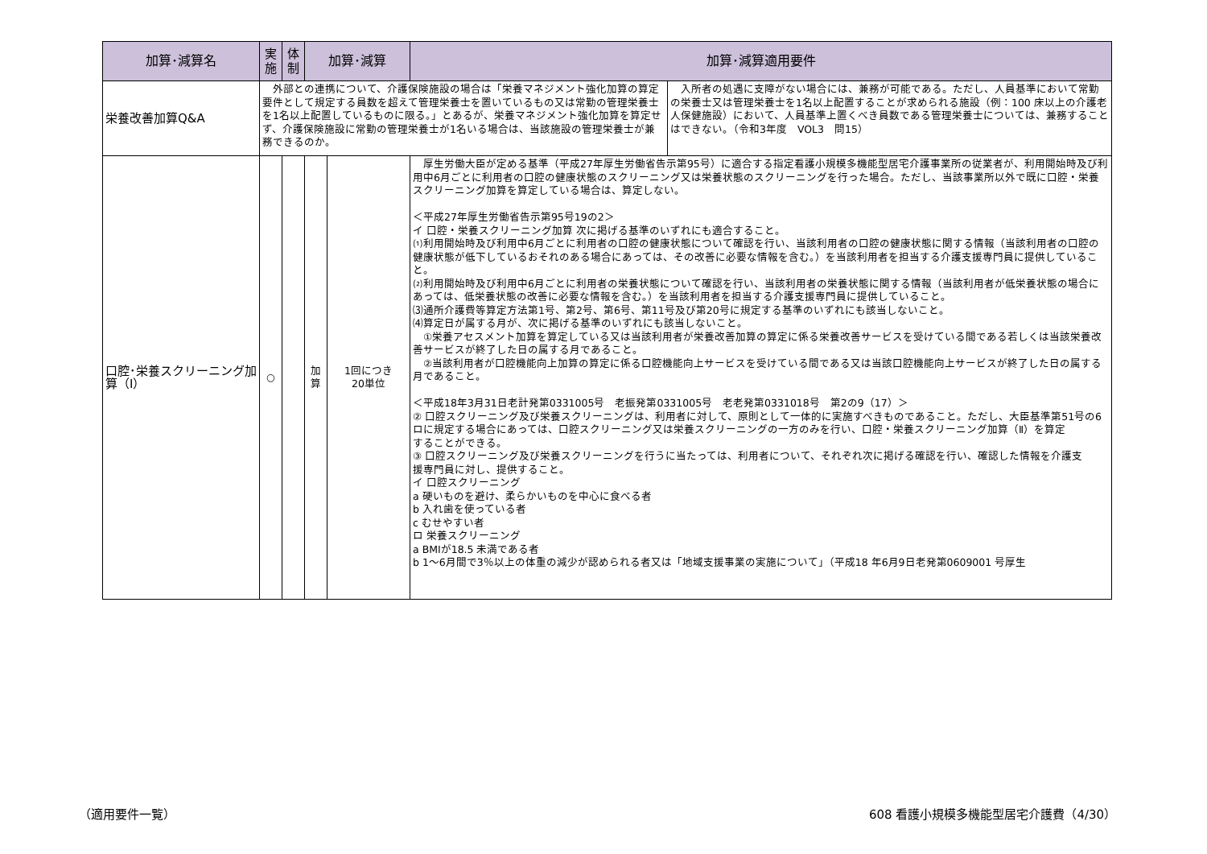| 加算･減算名 | 実 施 | 体 制 | 加算･減算 | | 加算･減算適用要件 | |
| --- | --- | --- | --- | --- | --- | --- |
| 栄養改善加算Q&A | 外部との連携について、介護保険施設の場合は「栄養マネジメント強化加算の算定要件として規定する員数を超えて管理栄養士を置いているもの又は常勤の管理栄養士を1名以上配置しているものに限る。」とあるが、栄養マネジメント強化加算を算定せず、介護保険施設に常勤の管理栄養士が1名いる場合は、当該施設の管理栄養士が兼務できるのか。 | | | | | 入所者の処遇に支障がない場合には、兼務が可能である。ただし、人員基準において常勤の栄養士又は管理栄養士を1名以上配置することが求められる施設（例：100 床以上の介護老人保健施設）において、人員基準上置くべき員数である管理栄養士については、兼務することはできない。（令和3年度 VOL3 問15） |
| 口腔･栄養スクリーニング加算（Ⅰ） | ○ | | 加 算 | 1回につき 20単位 | 厚生労働大臣が定める基準（平成27年厚生労働省告示第95号）に適合する指定看護小規模多機能型居宅介護事業所の従業者が、利用開始時及び利用中6月ごとに利用者の口腔の健康状態のスクリーニング又は栄養状態のスクリーニングを行った場合。ただし、当該事業所以外で既に口腔・栄養スクリーニング加算を算定している場合は、算定しない。 ＜平成27年厚生労働省告示第95号19の2＞ イ 口腔・栄養スクリーニング加算 次に掲げる基準のいずれにも適合すること。 ⑴利用開始時及び利用中6月ごとに利用者の口腔の健康状態について確認を行い、当該利用者の口腔の健康状態に関する情報（当該利用者の口腔の健康状態が低下しているおそれのある場合にあっては、その改善に必要な情報を含む。）を当該利用者を担当する介護支援専門員に提供していること。 ⑵利用開始時及び利用中6月ごとに利用者の栄養状態について確認を行い、当該利用者の栄養状態に関する情報（当該利用者が低栄養状態の場合にあっては、低栄養状態の改善に必要な情報を含む。）を当該利用者を担当する介護支援専門員に提供していること。 ⑶通所介護費等算定方法第1号、第2号、第6号、第11号及び第20号に規定する基準のいずれにも該当しないこと。 ⑷算定日が属する月が、次に掲げる基準のいずれにも該当しないこと。 ①栄養アセスメント加算を算定している又は当該利用者が栄養改善加算の算定に係る栄養改善サービスを受けている間である若しくは当該栄養改善サービスが終了した日の属する月であること。 ②当該利用者が口腔機能向上加算の算定に係る口腔機能向上サービスを受けている間である又は当該口腔機能向上サービスが終了した日の属する月であること。 ＜平成18年3月31日老計発第0331005号 老振発第0331005号 老老発第0331018号 第2の9（17）＞ ② 口腔スクリーニング及び栄養スクリーニングは、利用者に対して、原則として一体的に実施すべきものであること。ただし、大臣基準第51号の6ロに規定する場合にあっては、口腔スクリーニング又は栄養スクリーニングの一方のみを行い、口腔・栄養スクリーニング加算（Ⅱ）を算定 することができる。 ③ 口腔スクリーニング及び栄養スクリーニングを行うに当たっては、利用者について、それぞれ次に掲げる確認を行い、確認した情報を介護支 援専門員に対し、提供すること。 イ 口腔スクリーニング a 硬いものを避け、柔らかいものを中心に食べる者 b 入れ歯を使っている者 c むせやすい者 ロ 栄養スクリーニング a BMIが18.5 未満である者 b 1～6月間で3％以上の体重の減少が認められる者又は「地域支援事業の実施について」（平成18 年6月9日老発第0609001 号厚生 | |
（適用要件一覧）
608 看護小規模多機能型居宅介護費（4/30）